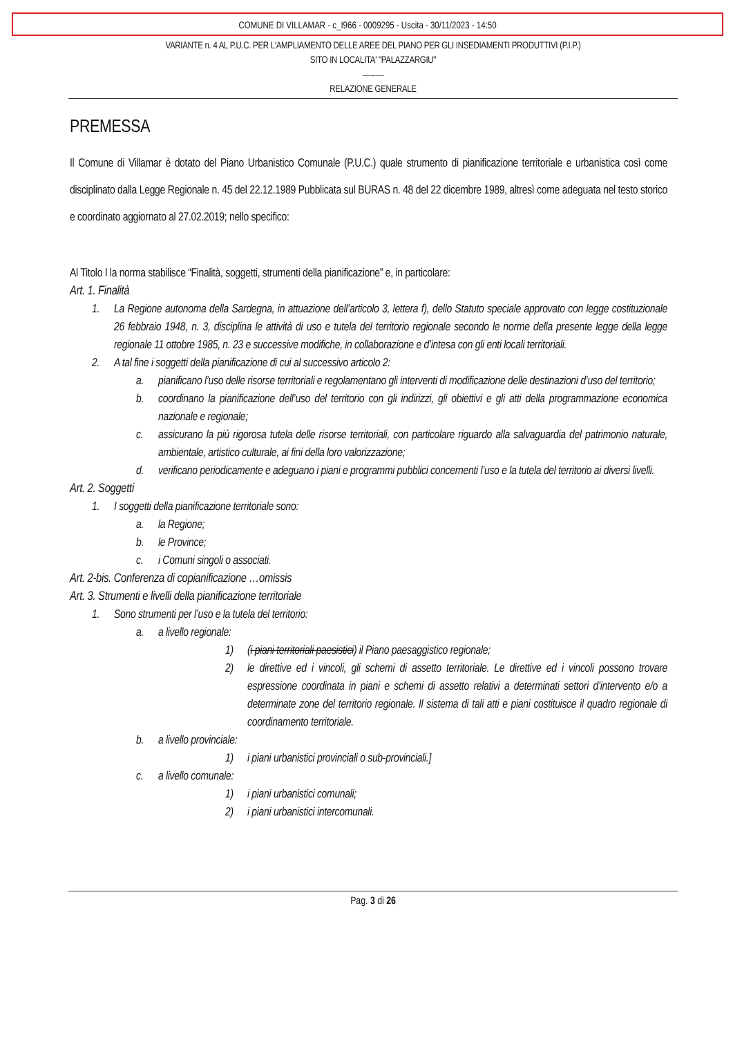COMUNE DI VILLAMAR - c_I966 - 0009295 - Uscita - 30/11/2023 - 14:50
VARIANTE n. 4 AL P.U.C. PER L'AMPLIAMENTO DELLE AREE DEL PIANO PER GLI INSEDIAMENTI PRODUTTIVI (P.I.P.)
SITO IN LOCALITA' "PALAZZARGIU"
-------------
RELAZIONE GENERALE
PREMESSA
Il Comune di Villamar è dotato del Piano Urbanistico Comunale (P.U.C.) quale strumento di pianificazione territoriale e urbanistica così come disciplinato dalla Legge Regionale n. 45 del 22.12.1989 Pubblicata sul BURAS n. 48 del 22 dicembre 1989, altresì come adeguata nel testo storico e coordinato aggiornato al 27.02.2019; nello specifico:
Al Titolo I la norma stabilisce “Finalità, soggetti, strumenti della pianificazione” e, in particolare:
Art. 1. Finalità
1. La Regione autonoma della Sardegna, in attuazione dell’articolo 3, lettera f), dello Statuto speciale approvato con legge costituzionale 26 febbraio 1948, n. 3, disciplina le attività di uso e tutela del territorio regionale secondo le norme della presente legge della legge regionale 11 ottobre 1985, n. 23 e successive modifiche, in collaborazione e d’intesa con gli enti locali territoriali.
2. A tal fine i soggetti della pianificazione di cui al successivo articolo 2:
a. pianificano l’uso delle risorse territoriali e regolamentano gli interventi di modificazione delle destinazioni d’uso del territorio;
b. coordinano la pianificazione dell’uso del territorio con gli indirizzi, gli obiettivi e gli atti della programmazione economica nazionale e regionale;
c. assicurano la più rigorosa tutela delle risorse territoriali, con particolare riguardo alla salvaguardia del patrimonio naturale, ambientale, artistico culturale, ai fini della loro valorizzazione;
d. verificano periodicamente e adeguano i piani e programmi pubblici concernenti l’uso e la tutela del territorio ai diversi livelli.
Art. 2. Soggetti
1. I soggetti della pianificazione territoriale sono:
a. la Regione;
b. le Province;
c. i Comuni singoli o associati.
Art. 2-bis. Conferenza di copianificazione …omissis
Art. 3. Strumenti e livelli della pianificazione territoriale
1. Sono strumenti per l’uso e la tutela del territorio:
a. a livello regionale:
1) (i piani territoriali paesistici) il Piano paesaggistico regionale;
2) le direttive ed i vincoli, gli schemi di assetto territoriale. Le direttive ed i vincoli possono trovare espressione coordinata in piani e schemi di assetto relativi a determinati settori d’intervento e/o a determinate zone del territorio regionale. Il sistema di tali atti e piani costituisce il quadro regionale di coordinamento territoriale.
b. a livello provinciale:
1) i piani urbanistici provinciali o sub-provinciali.]
c. a livello comunale:
1) i piani urbanistici comunali;
2) i piani urbanistici intercomunali.
Pag. 3 di 26